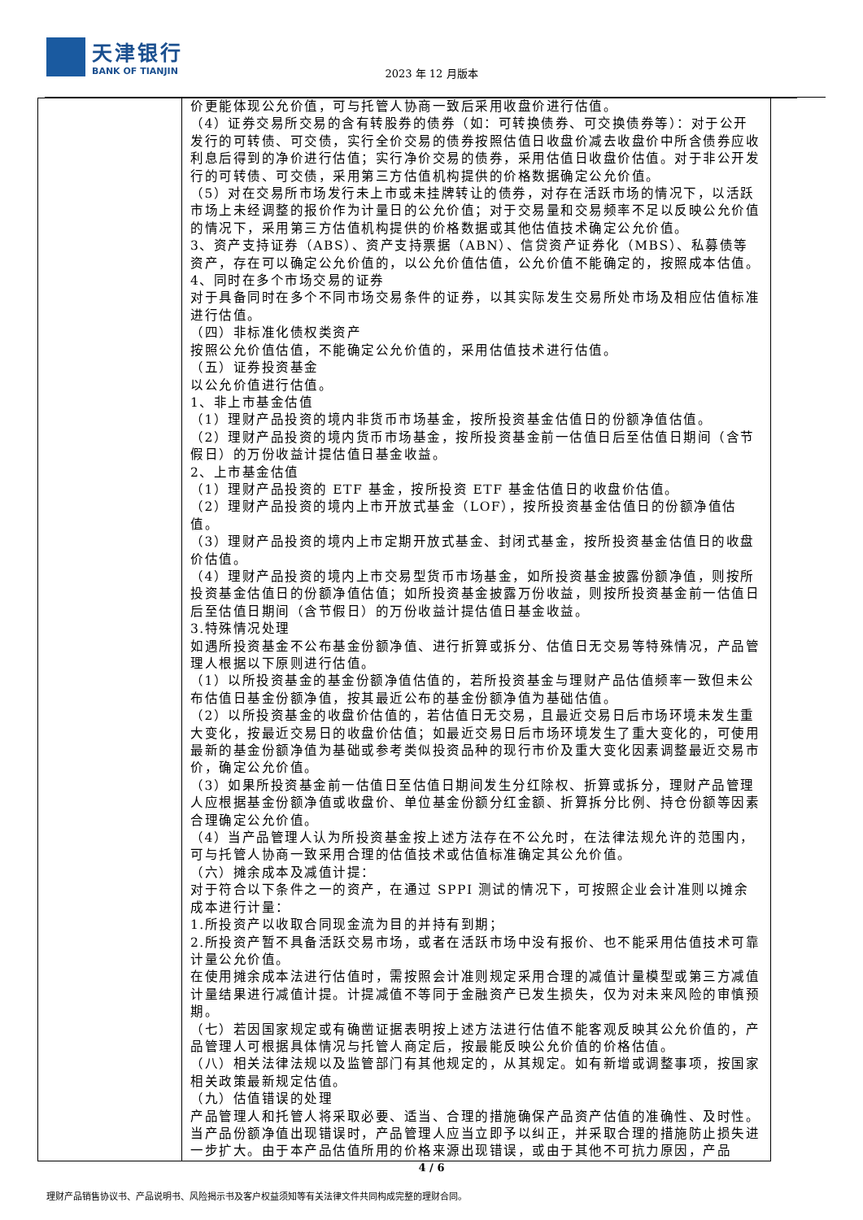天津银行
BANK OF TIANJIN
2023 年 12 月版本
| | 价更能体现公允价值，可与托管人协商一致后采用收盘价进行估值。 （4）证券交易所交易的含有转股券的债券（如：可转换债券、可交换债券等）：对于公开发行的可转债、可交债，实行全价交易的债券按照估值日收盘价减去收盘价中所含债券应收利息后得到的净价进行估值；实行净价交易的债券，采用估值日收盘价估值。对于非公开发行的可转债、可交债，采用第三方估值机构提供的价格数据确定公允价值。 （5）对在交易所市场发行未上市或未挂牌转让的债券，对存在活跃市场的情况下，以活跃市场上未经调整的报价作为计量日的公允价值；对于交易量和交易频率不足以反映公允价值的情况下，采用第三方估值机构提供的价格数据或其他估值技术确定公允价值。 3、资产支持证券（ABS）、资产支持票据（ABN）、信贷资产证券化（MBS）、私募债等资产，存在可以确定公允价值的，以公允价值估值，公允价值不能确定的，按照成本估值。 4、同时在多个市场交易的证券 对于具备同时在多个不同市场交易条件的证券，以其实际发生交易所处市场及相应估值标准进行估值。 （四）非标准化债权类资产 按照公允价值估值，不能确定公允价值的，采用估值技术进行估值。 （五）证券投资基金 以公允价值进行估值。 1、非上市基金估值 （1）理财产品投资的境内非货币市场基金，按所投资基金估值日的份额净值估值。 （2）理财产品投资的境内货币市场基金，按所投资基金前一估值日后至估值日期间（含节假日）的万份收益计提估值日基金收益。 2、上市基金估值 （1）理财产品投资的 ETF 基金，按所投资 ETF 基金估值日的收盘价估值。 （2）理财产品投资的境内上市开放式基金（LOF），按所投资基金估值日的份额净值估值。 （3）理财产品投资的境内上市定期开放式基金、封闭式基金，按所投资基金估值日的收盘价估值。 （4）理财产品投资的境内上市交易型货币市场基金，如所投资基金披露份额净值，则按所投资基金估值日的份额净值估值；如所投资基金披露万份收益，则按所投资基金前一估值日后至估值日期间（含节假日）的万份收益计提估值日基金收益。 3.特殊情况处理 如遇所投资基金不公布基金份额净值、进行折算或拆分、估值日无交易等特殊情况，产品管理人根据以下原则进行估值。 （1）以所投资基金的基金份额净值估值的，若所投资基金与理财产品估值频率一致但未公布估值日基金份额净值，按其最近公布的基金份额净值为基础估值。 （2）以所投资基金的收盘价估值的，若估值日无交易，且最近交易日后市场环境未发生重大变化，按最近交易日的收盘价估值；如最近交易日后市场环境发生了重大变化的，可使用最新的基金份额净值为基础或参考类似投资品种的现行市价及重大变化因素调整最近交易市价，确定公允价值。 （3）如果所投资基金前一估值日至估值日期间发生分红除权、折算或拆分，理财产品管理人应根据基金份额净值或收盘价、单位基金份额分红金额、折算拆分比例、持仓份额等因素合理确定公允价值。 （4）当产品管理人认为所投资基金按上述方法存在不公允时，在法律法规允许的范围内，可与托管人协商一致采用合理的估值技术或估值标准确定其公允价值。 （六）摊余成本及减值计提： 对于符合以下条件之一的资产，在通过 SPPI 测试的情况下，可按照企业会计准则以摊余成本进行计量： 1.所投资产以收取合同现金流为目的并持有到期； 2.所投资产暂不具备活跃交易市场，或者在活跃市场中没有报价、也不能采用估值技术可靠计量公允价值。 在使用摊余成本法进行估值时，需按照会计准则规定采用合理的减值计量模型或第三方减值计量结果进行减值计提。计提减值不等同于金融资产已发生损失，仅为对未来风险的审慎预期。 （七）若因国家规定或有确凿证据表明按上述方法进行估值不能客观反映其公允价值的，产品管理人可根据具体情况与托管人商定后，按最能反映公允价值的价格估值。 （八）相关法律法规以及监管部门有其他规定的，从其规定。如有新增或调整事项，按国家相关政策最新规定估值。 （九）估值错误的处理 产品管理人和托管人将采取必要、适当、合理的措施确保产品资产估值的准确性、及时性。当产品份额净值出现错误时，产品管理人应当立即予以纠正，并采取合理的措施防止损失进一步扩大。由于本产品估值所用的价格来源出现错误，或由于其他不可抗力原因，产品 | |
4 / 6
理财产品销售协议书、产品说明书、风险揭示书及客户权益须知等有关法律文件共同构成完整的理财合同。